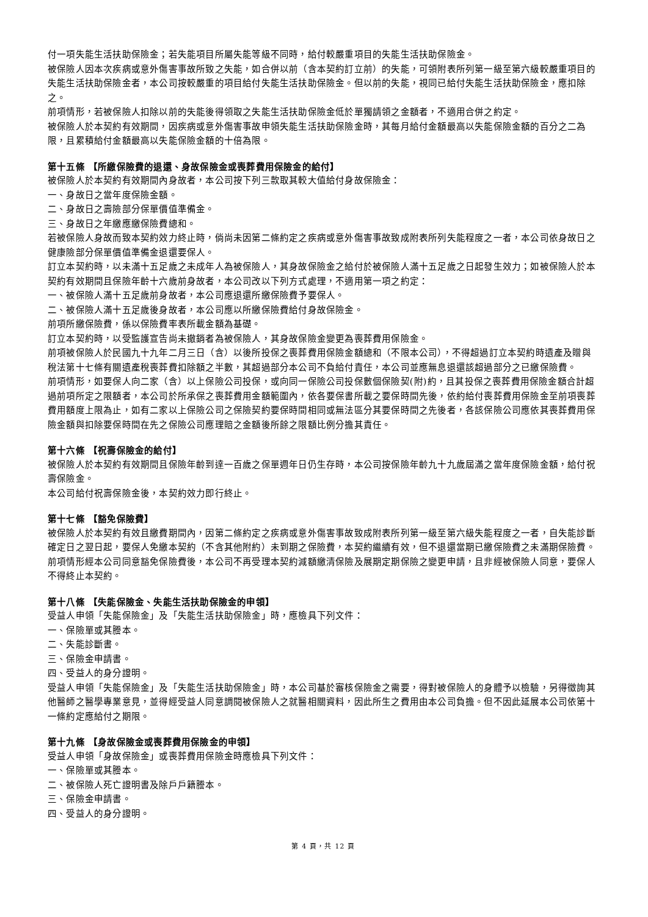付一項失能生活扶助保險金；若失能項目所屬失能等級不同時，給付較嚴重項目的失能生活扶助保險金。
被保險人因本次疾病或意外傷害事故所致之失能，如合併以前（含本契約訂立前）的失能，可領附表所列第一級至第六級較嚴重項目的失能生活扶助保險金者，本公司按較嚴重的項目給付失能生活扶助保險金。但以前的失能，視同已給付失能生活扶助保險金，應扣除之。
前項情形，若被保險人扣除以前的失能後得領取之失能生活扶助保險金低於單獨請領之金額者，不適用合併之約定。
被保險人於本契約有效期間，因疾病或意外傷害事故申領失能生活扶助保險金時，其每月給付金額最高以失能保險金額的百分之二為限，且累積給付金額最高以失能保險金額的十倍為限。
第十五條 【所繳保險費的退還、身故保險金或喪葬費用保險金的給付】
被保險人於本契約有效期間內身故者，本公司按下列三款取其較大值給付身故保險金：
一、身故日之當年度保險金額。
二、身故日之壽險部分保單價值準備金。
三、身故日之年繳應繳保險費總和。
若被保險人身故而致本契約效力終止時，倘尚未因第二條約定之疾病或意外傷害事故致成附表所列失能程度之一者，本公司依身故日之健康險部分保單價值準備金退還要保人。
訂立本契約時，以未滿十五足歲之未成年人為被保險人，其身故保險金之給付於被保險人滿十五足歲之日起發生效力；如被保險人於本契約有效期間且保險年齡十六歲前身故者，本公司改以下列方式處理，不適用第一項之約定：
一、被保險人滿十五足歲前身故者，本公司應退還所繳保險費予要保人。
二、被保險人滿十五足歲後身故者，本公司應以所繳保險費給付身故保險金。
前項所繳保險費，係以保險費率表所載金額為基礎。
訂立本契約時，以受監護宣告尚未撤銷者為被保險人，其身故保險金變更為喪葬費用保險金。
前項被保險人於民國九十九年二月三日（含）以後所投保之喪葬費用保險金額總和（不限本公司），不得超過訂立本契約時遺產及贈與稅法第十七條有關遺產稅喪葬費扣除額之半數，其超過部分本公司不負給付責任，本公司並應無息退還該超過部分之已繳保險費。
前項情形，如要保人向二家（含）以上保險公司投保，或向同一保險公司投保數個保險契(附)約，且其投保之喪葬費用保險金額合計超過前項所定之限額者，本公司於所承保之喪葬費用金額範圍內，依各要保書所載之要保時間先後，依約給付喪葬費用保險金至前項喪葬費用額度上限為止，如有二家以上保險公司之保險契約要保時間相同或無法區分其要保時間之先後者，各該保險公司應依其喪葬費用保險金額與扣除要保時間在先之保險公司應理賠之金額後所餘之限額比例分擔其責任。
第十六條 【祝壽保險金的給付】
被保險人於本契約有效期間且保險年齡到達一百歲之保單週年日仍生存時，本公司按保險年齡九十九歲屆滿之當年度保險金額，給付祝壽保險金。
本公司給付祝壽保險金後，本契約效力即行終止。
第十七條 【豁免保險費】
被保險人於本契約有效且繳費期間內，因第二條約定之疾病或意外傷害事故致成附表所列第一級至第六級失能程度之一者，自失能診斷確定日之翌日起，要保人免繳本契約（不含其他附約）未到期之保險費，本契約繼續有效，但不退還當期已繳保險費之未滿期保險費。
前項情形經本公司同意豁免保險費後，本公司不再受理本契約減額繳清保險及展期定期保險之變更申請，且非經被保險人同意，要保人不得終止本契約。
第十八條 【失能保險金、失能生活扶助保險金的申領】
受益人申領「失能保險金」及「失能生活扶助保險金」時，應檢具下列文件：
一、保險單或其謄本。
二、失能診斷書。
三、保險金申請書。
四、受益人的身分證明。
受益人申領「失能保險金」及「失能生活扶助保險金」時，本公司基於審核保險金之需要，得對被保險人的身體予以檢驗，另得徵詢其他醫師之醫學專業意見，並得經受益人同意調閱被保險人之就醫相關資料，因此所生之費用由本公司負擔。但不因此延展本公司依第十一條約定應給付之期限。
第十九條 【身故保險金或喪葬費用保險金的申領】
受益人申領「身故保險金」或喪葬費用保險金時應檢具下列文件：
一、保險單或其謄本。
二、被保險人死亡證明書及除戶戶籍謄本。
三、保險金申請書。
四、受益人的身分證明。
第 4 頁，共 12 頁